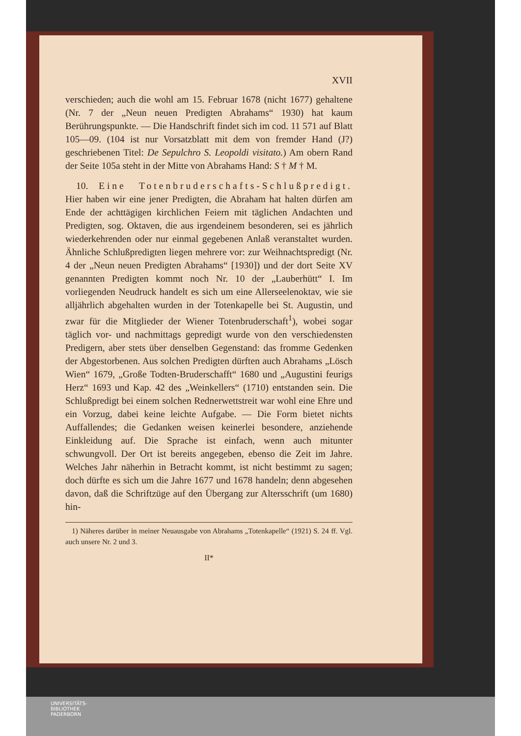XVII
verschieden; auch die wohl am 15. Februar 1678 (nicht 1677) gehaltene (Nr. 7 der „Neun neuen Predigten Abrahams“ 1930) hat kaum Berührungspunkte. — Die Handschrift findet sich im cod. 11 571 auf Blatt 105—09. (104 ist nur Vorsatzblatt mit dem von fremder Hand (J?) geschriebenen Titel: De Sepulchro S. Leopoldi visitato.) Am obern Rand der Seite 105a steht in der Mitte von Abrahams Hand: S † M † M.
10. Eine Totenbruderschafts-Schlußpredigt. Hier haben wir eine jener Predigten, die Abraham hat halten dürfen am Ende der achttägigen kirchlichen Feiern mit täglichen Andachten und Predigten, sog. Oktaven, die aus irgendeinem besonderen, sei es jährlich wiederkehrenden oder nur einmal gegebenen Anlaß veranstaltet wurden. Ähnliche Schlußpredigten liegen mehrere vor: zur Weihnachtspredigt (Nr. 4 der „Neun neuen Predigten Abrahams“ [1930]) und der dort Seite XV genannten Predigten kommt noch Nr. 10 der „Lauberhütt“ I. Im vorliegenden Neudruck handelt es sich um eine Allerseelenoktav, wie sie alljährlich abgehalten wurden in der Totenkapelle bei St. Augustin, und zwar für die Mitglieder der Wiener Totenbruderschaft<sup>1</sup>), wobei sogar täglich vor- und nachmittags gepredigt wurde von den verschiedensten Predigern, aber stets über denselben Gegenstand: das fromme Gedenken der Abgestorbenen. Aus solchen Predigten dürften auch Abrahams „Lösch Wien“ 1679, „Große Todten-Bruderschafft“ 1680 und „Augustini feurigs Herz“ 1693 und Kap. 42 des „Weinkellers“ (1710) entstanden sein. Die Schlußpredigt bei einem solchen Rednerwettstreit war wohl eine Ehre und ein Vorzug, dabei keine leichte Aufgabe. — Die Form bietet nichts Auffallendes; die Gedanken weisen keinerlei besondere, anziehende Einkleidung auf. Die Sprache ist einfach, wenn auch mitunter schwungvoll. Der Ort ist bereits angegeben, ebenso die Zeit im Jahre. Welches Jahr näherhin in Betracht kommt, ist nicht bestimmt zu sagen; doch dürfte es sich um die Jahre 1677 und 1678 handeln; denn abgesehen davon, daß die Schriftzüge auf den Übergang zur Altersschrift (um 1680) hin-
1) Näheres darüber in meiner Neuausgabe von Abrahams „Totenkapelle“ (1921) S. 24 ff. Vgl. auch unsere Nr. 2 und 3.
II*
UNIVERSITÄTS-
BIBLIOTHEK
PADERBORN